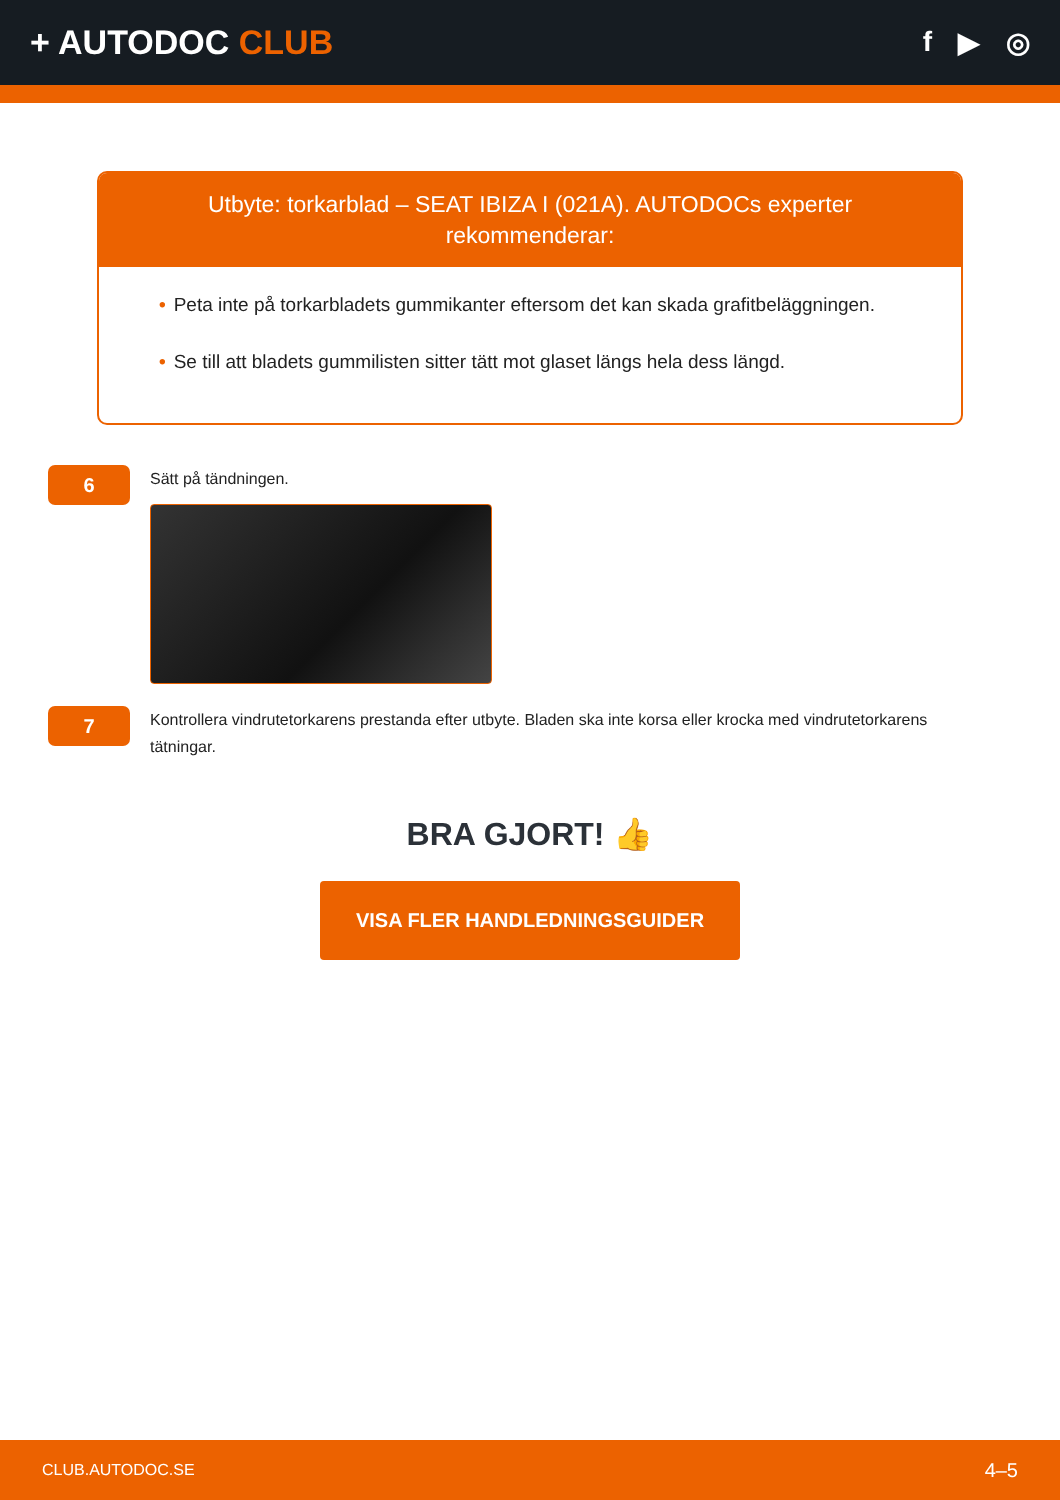+ AUTODOC CLUB
f ▶ ◎
Utbyte: torkarblad – SEAT IBIZA I (021A). AUTODOCs experter rekommenderar:
• Peta inte på torkarbladets gummikanter eftersom det kan skada grafitbeläggningen.
• Se till att bladets gummilisten sitter tätt mot glaset längs hela dess längd.
6
Sätt på tändningen.
7
Kontrollera vindrutetorkarens prestanda efter utbyte. Bladen ska inte korsa eller krocka med vindrutetorkarens tätningar.
BRA GJORT! 👍
VISA FLER HANDLEDNINGSGUIDER
CLUB.AUTODOC.SE 4–5